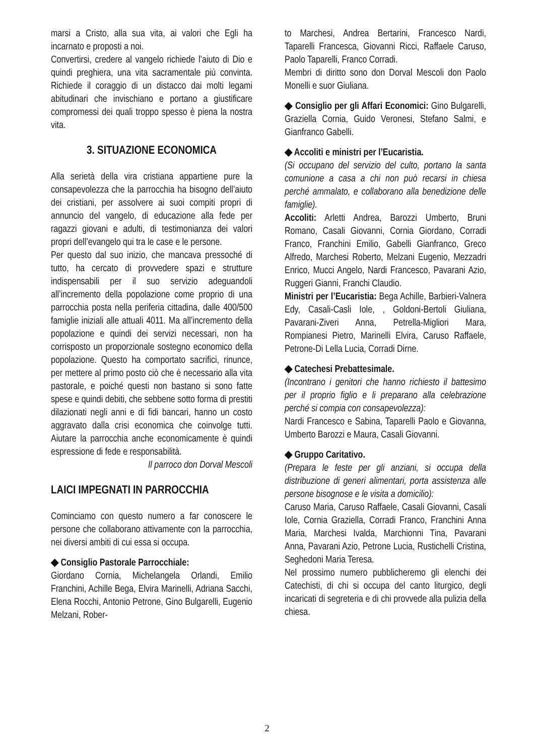marsi a Cristo, alla sua vita, ai valori che Egli ha incarnato e proposti a noi.
Convertirsi, credere al vangelo richiede l’aiuto di Dio e quindi preghiera, una vita sacramentale più convinta. Richiede il coraggio di un distacco dai molti legami abitudinari che invischiano e portano a giustificare compromessi dei quali troppo spesso è piena la nostra vita.
3. SITUAZIONE ECONOMICA
Alla serietà della vira cristiana appartiene pure la consapevolezza che la parrocchia ha bisogno dell’aiuto dei cristiani, per assolvere ai suoi compiti propri di annuncio del vangelo, di educazione alla fede per ragazzi giovani e adulti, di testimonianza dei valori propri dell’evangelo qui tra le case e le persone.
Per questo dal suo inizio, che mancava pressoché di tutto, ha cercato di provvedere spazi e strutture indispensabili per il suo servizio adeguandoli all’incremento della popolazione come proprio di una parrocchia posta nella periferia cittadina, dalle 400/500 famiglie iniziali alle attuali 4011. Ma all’incremento della popolazione e quindi dei servizi necessari, non ha corrisposto un proporzionale sostegno economico della popolazione. Questo ha comportato sacrifici, rinunce, per mettere al primo posto ciò che è necessario alla vita pastorale, e poiché questi non bastano si sono fatte spese e quindi debiti, che sebbene sotto forma di prestiti dilazionati negli anni e di fidi bancari, hanno un costo aggravato dalla crisi economica che coinvolge tutti. Aiutare la parrocchia anche economicamente è quindi espressione di fede e responsabilità.
Il parroco don Dorval Mescoli
LAICI IMPEGNATI IN PARROCCHIA
Cominciamo con questo numero a far conoscere le persone che collaborano attivamente con la parrocchia, nei diversi ambiti di cui essa si occupa.
◆ Consiglio Pastorale Parrocchiale:
Giordano Cornia, Michelangela Orlandi, Emilio Franchini, Achille Bega, Elvira Marinelli, Adriana Sacchi, Elena Rocchi, Antonio Petrone, Gino Bulgarelli, Eugenio Melzani, Rober-
to Marchesi, Andrea Bertarini, Francesco Nardi, Taparelli Francesca, Giovanni Ricci, Raffaele Caruso, Paolo Taparelli, Franco Corradi.
Membri di diritto sono don Dorval Mescoli don Paolo Monelli e suor Giuliana.
◆ Consiglio per gli Affari Economici: Gino Bulgarelli, Graziella Cornia, Guido Veronesi, Stefano Salmi, e Gianfranco Gabelli.
◆ Accoliti e ministri per l’Eucaristia.
(Si occupano del servizio del culto, portano la santa comunione a casa a chi non può recarsi in chiesa perché ammalato, e collaborano alla benedizione delle famiglie).
Accoliti: Arletti Andrea, Barozzi Umberto, Bruni Romano, Casali Giovanni, Cornia Giordano, Corradi Franco, Franchini Emilio, Gabelli Gianfranco, Greco Alfredo, Marchesi Roberto, Melzani Eugenio, Mezzadri Enrico, Mucci Angelo, Nardi Francesco, Pavarani Azio, Ruggeri Gianni, Franchi Claudio.
Ministri per l’Eucaristia: Bega Achille, Barbieri-Valnera Edy, Casali-Casli Iole, , Goldoni-Bertoli Giuliana, Pavarani-Ziveri Anna, Petrella-Migliori Mara, Rompianesi Pietro, Marinelli Elvira, Caruso Raffaele, Petrone-Di Lella Lucia, Corradi Dirne.
◆ Catechesi Prebattesimale.
(Incontrano i genitori che hanno richiesto il battesimo per il proprio figlio e li preparano alla celebrazione perché si compia con consapevolezza):
Nardi Francesco e Sabina, Taparelli Paolo e Giovanna, Umberto Barozzi e Maura, Casali Giovanni.
◆ Gruppo Caritativo.
(Prepara le feste per gli anziani, si occupa della distribuzione di generi alimentari, porta assistenza alle persone bisognose e le visita a domicilio):
Caruso Maria, Caruso Raffaele, Casali Giovanni, Casali Iole, Cornia Graziella, Corradi Franco, Franchini Anna Maria, Marchesi Ivalda, Marchionni Tina, Pavarani Anna, Pavarani Azio, Petrone Lucia, Rustichelli Cristina, Seghedoni Maria Teresa.
Nel prossimo numero pubblicheremo gli elenchi dei Catechisti, di chi si occupa del canto liturgico, degli incaricati di segreteria e di chi provvede alla pulizia della chiesa.
2